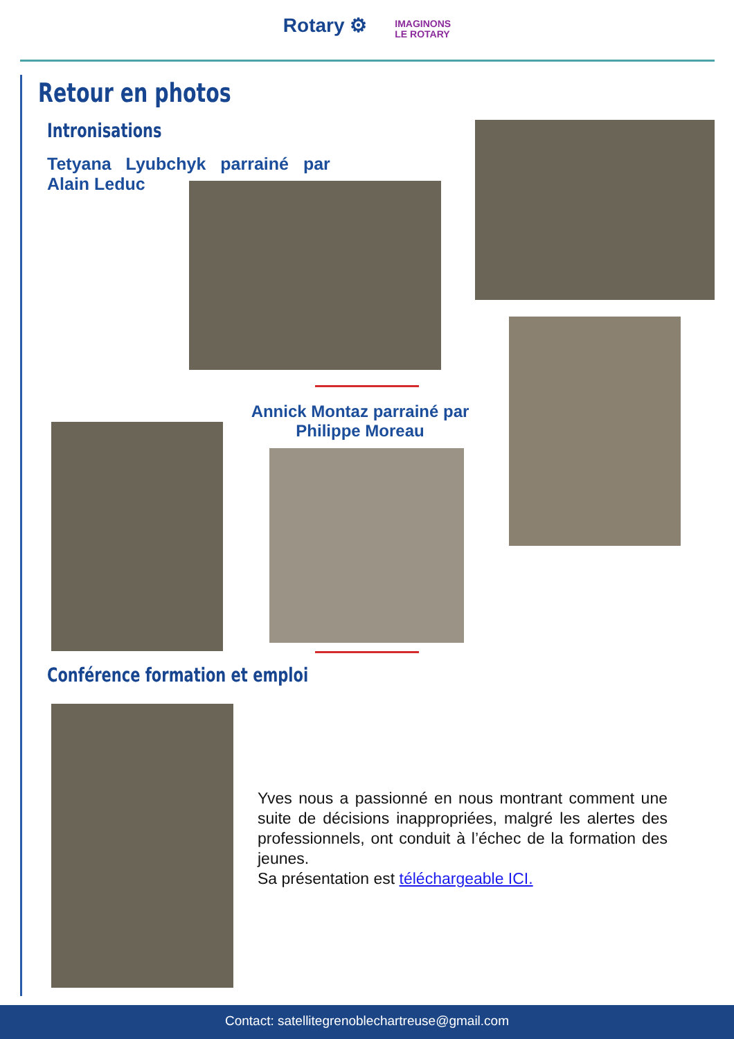Rotary ⚙ IMAGINONS
LE ROTARY
Retour en photos
Intronisations
Tetyana Lyubchyk parrainé par
Alain Leduc
Annick Montaz parrainé par Philippe Moreau
Conférence formation et emploi
Yves nous a passionné en nous montrant comment une suite de décisions inappropriées, malgré les alertes des professionnels, ont conduit à l’échec de la formation des jeunes.
Sa présentation est téléchargeable ICI.
Contact: satellitegrenoblechartreuse@gmail.com